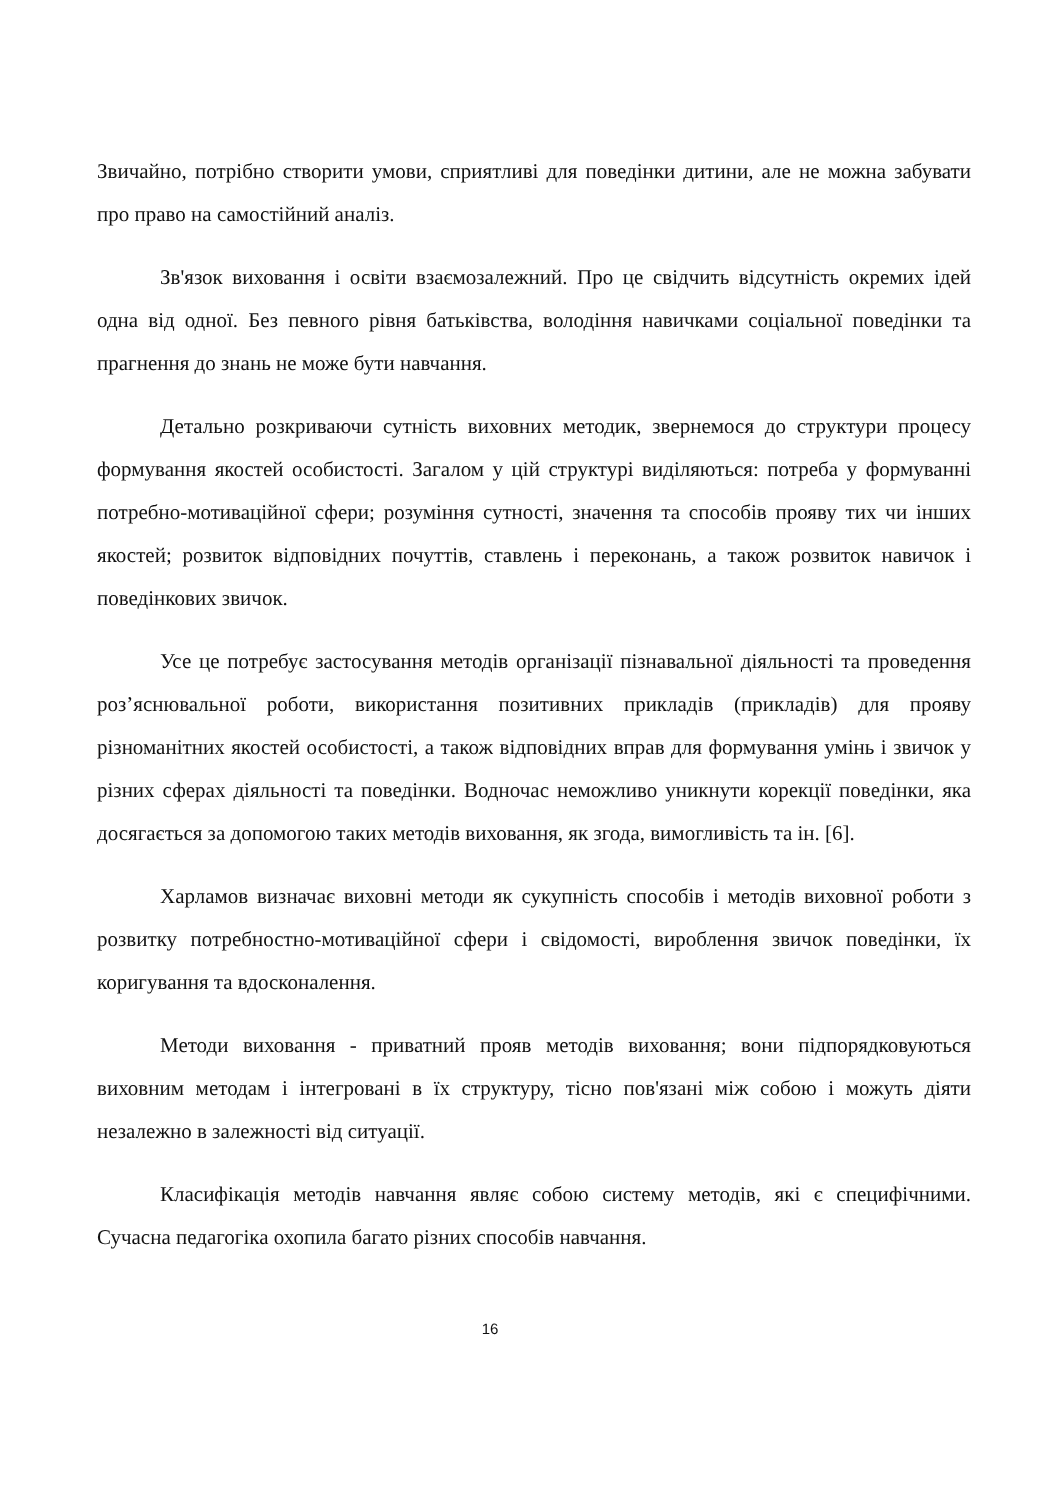Звичайно, потрібно створити умови, сприятливі для поведінки дитини, але не можна забувати про право на самостійний аналіз.
Зв'язок виховання і освіти взаємозалежний. Про це свідчить відсутність окремих ідей одна від одної. Без певного рівня батьківства, володіння навичками соціальної поведінки та прагнення до знань не може бути навчання.
Детально розкриваючи сутність виховних методик, звернемося до структури процесу формування якостей особистості. Загалом у цій структурі виділяються: потреба у формуванні потребно-мотиваційної сфери; розуміння сутності, значення та способів прояву тих чи інших якостей; розвиток відповідних почуттів, ставлень і переконань, а також розвиток навичок і поведінкових звичок.
Усе це потребує застосування методів організації пізнавальної діяльності та проведення роз’яснювальної роботи, використання позитивних прикладів (прикладів) для прояву різноманітних якостей особистості, а також відповідних вправ для формування умінь і звичок у різних сферах діяльності та поведінки. Водночас неможливо уникнути корекції поведінки, яка досягається за допомогою таких методів виховання, як згода, вимогливість та ін. [6].
Харламов визначає виховні методи як сукупність способів і методів виховної роботи з розвитку потребностно-мотиваційної сфери і свідомості, вироблення звичок поведінки, їх коригування та вдосконалення.
Методи виховання - приватний прояв методів виховання; вони підпорядковуються виховним методам і інтегровані в їх структуру, тісно пов'язані між собою і можуть діяти незалежно в залежності від ситуації.
Класифікація методів навчання являє собою систему методів, які є специфічними. Сучасна педагогіка охопила багато різних способів навчання.
16